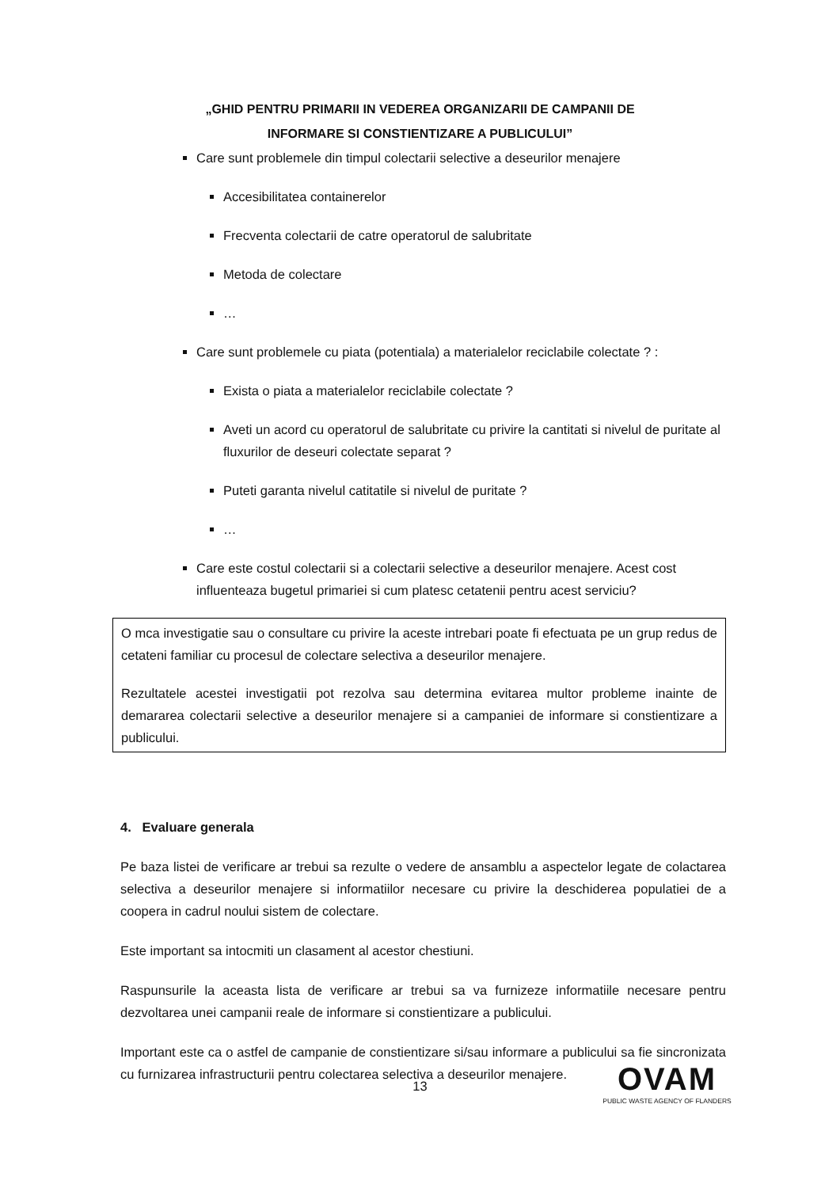„GHID PENTRU PRIMARII IN VEDEREA ORGANIZARII DE CAMPANII DE
INFORMARE SI CONSTIENTIZARE A PUBLICULUI”
Care sunt problemele din timpul colectarii selective a deseurilor menajere
Accesibilitatea containerelor
Frecventa colectarii de catre operatorul de salubritate
Metoda de colectare
…
Care sunt problemele cu piata (potentiala) a materialelor reciclabile colectate ? :
Exista o piata a materialelor reciclabile colectate ?
Aveti un acord cu operatorul de salubritate cu privire la cantitati si nivelul de puritate al fluxurilor de deseuri colectate separat ?
Puteti garanta nivelul catitatile si nivelul de puritate ?
…
Care este costul colectarii si a colectarii selective a deseurilor menajere. Acest cost influenteaza bugetul primariei si cum platesc cetatenii pentru acest serviciu?
O mca investigatie sau o consultare cu privire la aceste intrebari poate fi efectuata pe un grup redus de cetateni familiar cu procesul de colectare selectiva a deseurilor menajere.
Rezultatele acestei investigatii pot rezolva sau determina evitarea multor probleme inainte de demararea colectarii selective a deseurilor menajere si a campaniei de informare si constientizare a publicului.
4. Evaluare generala
Pe baza listei de verificare ar trebui sa rezulte o vedere de ansamblu a aspectelor legate de colactarea selectiva a deseurilor menajere si informatiilor necesare cu privire la deschiderea populatiei de a coopera in cadrul noului sistem de colectare.
Este important sa intocmiti un clasament al acestor chestiuni.
Raspunsurile la aceasta lista de verificare ar trebui sa va furnizeze informatiile necesare pentru dezvoltarea unei campanii reale de informare si constientizare a publicului.
Important este ca o astfel de campanie de constientizare si/sau informare a publicului sa fie sincronizata cu furnizarea infrastructurii pentru colectarea selectiva a deseurilor menajere.
13
OVAM
PUBLIC WASTE AGENCY OF FLANDERS